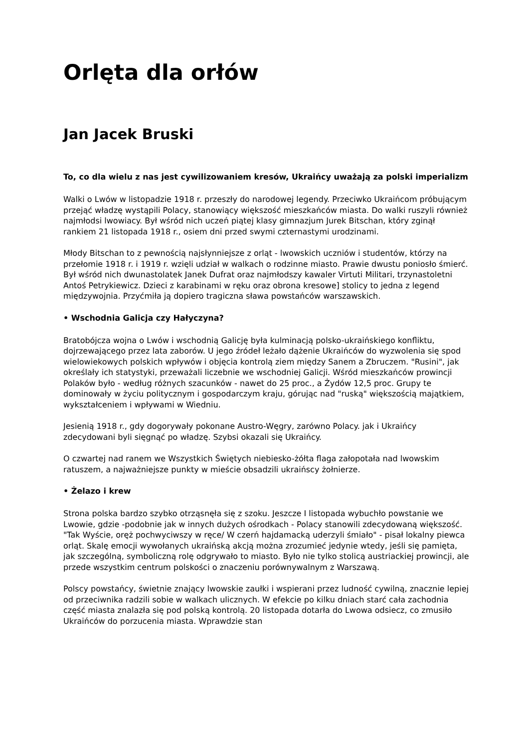Orlęta dla orłów
Jan Jacek Bruski
To, co dla wielu z nas jest cywilizowaniem kresów, Ukraińcy uważają za polski imperializm
Walki o Lwów w listopadzie 1918 r. przeszły do narodowej legendy. Przeciwko Ukraińcom próbującym przejąć władzę wystąpili Polacy, stanowiący większość mieszkańców miasta. Do walki ruszyli również najmłodsi lwowiacy. Był wśród nich uczeń piątej klasy gimnazjum Jurek Bitschan, który zginął rankiem 21 listopada 1918 r., osiem dni przed swymi czternastymi urodzinami.
Młody Bitschan to z pewnością najsłynniejsze z orląt - lwowskich uczniów i studentów, którzy na przełomie 1918 r. i 1919 r. wzięli udział w walkach o rodzinne miasto. Prawie dwustu poniosło śmierć. Był wśród nich dwunastolatek Janek Dufrat oraz najmłodszy kawaler Virtuti Militari, trzynastoletni Antoś Petrykiewicz. Dzieci z karabinami w ręku oraz obrona kresowe] stolicy to jedna z legend międzywojnia. Przyćmiła ją dopiero tragiczna sława powstańców warszawskich.
• Wschodnia Galicja czy Hałyczyna?
Bratobójcza wojna o Lwów i wschodnią Galicję była kulminacją polsko-ukraińskiego konfliktu, dojrzewającego przez lata zaborów. U jego źródeł leżało dążenie Ukraińców do wyzwolenia się spod wielowiekowych polskich wpływów i objęcia kontrolą ziem między Sanem a Zbruczem. "Rusini", jak określały ich statystyki, przeważali liczebnie we wschodniej Galicji. Wśród mieszkańców prowincji Polaków było - według różnych szacunków - nawet do 25 proc., a Żydów 12,5 proc. Grupy te dominowały w życiu politycznym i gospodarczym kraju, górując nad "ruską" większością majątkiem, wykształceniem i wpływami w Wiedniu.
Jesienią 1918 r., gdy dogorywały pokonane Austro-Węgry, zarówno Polacy. jak i Ukraińcy zdecydowani byli sięgnąć po władzę. Szybsi okazali się Ukraińcy.
O czwartej nad ranem we Wszystkich Świętych niebiesko-żółta flaga załopotała nad lwowskim ratuszem, a najważniejsze punkty w mieście obsadzili ukraińscy żołnierze.
• Żelazo i krew
Strona polska bardzo szybko otrząsnęła się z szoku. Jeszcze I listopada wybuchło powstanie we Lwowie, gdzie -podobnie jak w innych dużych ośrodkach - Polacy stanowili zdecydowaną większość. "Tak Wyście, oręż pochwyciwszy w ręce/ W czerń hajdamacką uderzyli śmiało" - pisał lokalny piewca orląt. Skalę emocji wywołanych ukraińską akcją można zrozumieć jedynie wtedy, jeśli się pamięta, jak szczególną, symboliczną rolę odgrywało to miasto. Było nie tylko stolicą austriackiej prowincji, ale przede wszystkim centrum polskości o znaczeniu porównywalnym z Warszawą.
Polscy powstańcy, świetnie znający lwowskie zaułki i wspierani przez ludność cywilną, znacznie lepiej od przeciwnika radzili sobie w walkach ulicznych. W efekcie po kilku dniach starć cała zachodnia część miasta znalazła się pod polską kontrolą. 20 listopada dotarła do Lwowa odsiecz, co zmusiło Ukraińców do porzucenia miasta. Wprawdzie stan